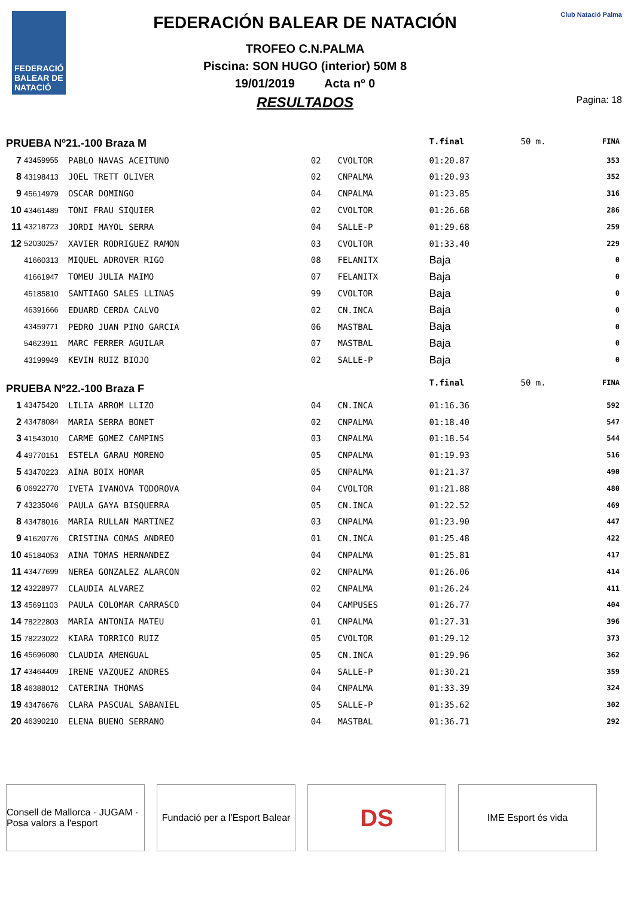FEDERACIÓ BALEAR DE NATACIÓ
FEDERACIÓN BALEAR DE NATACIÓN
TROFEO C.N.PALMA
Piscina: SON HUGO (interior) 50M 8
19/01/2019 Acta nº 0
RESULTADOS
Club Natació Palma
Pagina: 18
| PRUEBA Nº21.-100 Braza M | | | | | T.final | 50 m. | FINA |
| 7 | 43459955 | PABLO NAVAS ACEITUNO | 02 | CVOLTOR | 01:20.87 | | 353 |
| 8 | 43198413 | JOEL TRETT OLIVER | 02 | CNPALMA | 01:20.93 | | 352 |
| 9 | 45614979 | OSCAR DOMINGO | 04 | CNPALMA | 01:23.85 | | 316 |
| 10 | 43461489 | TONI FRAU SIQUIER | 02 | CVOLTOR | 01:26.68 | | 286 |
| 11 | 43218723 | JORDI MAYOL SERRA | 04 | SALLE-P | 01:29.68 | | 259 |
| 12 | 52030257 | XAVIER RODRIGUEZ RAMON | 03 | CVOLTOR | 01:33.40 | | 229 |
| | 41660313 | MIQUEL ADROVER RIGO | 08 | FELANITX | Baja | | 0 |
| | 41661947 | TOMEU JULIA MAIMO | 07 | FELANITX | Baja | | 0 |
| | 45185810 | SANTIAGO SALES LLINAS | 99 | CVOLTOR | Baja | | 0 |
| | 46391666 | EDUARD CERDA CALVO | 02 | CN.INCA | Baja | | 0 |
| | 43459771 | PEDRO JUAN PINO GARCIA | 06 | MASTBAL | Baja | | 0 |
| | 54623911 | MARC FERRER AGUILAR | 07 | MASTBAL | Baja | | 0 |
| | 43199949 | KEVIN RUIZ BIOJO | 02 | SALLE-P | Baja | | 0 |
| PRUEBA Nº22.-100 Braza F | | | | | T.final | 50 m. | FINA |
| 1 | 43475420 | LILIA ARROM LLIZO | 04 | CN.INCA | 01:16.36 | | 592 |
| 2 | 43478084 | MARIA SERRA BONET | 02 | CNPALMA | 01:18.40 | | 547 |
| 3 | 41543010 | CARME GOMEZ CAMPINS | 03 | CNPALMA | 01:18.54 | | 544 |
| 4 | 49770151 | ESTELA GARAU MORENO | 05 | CNPALMA | 01:19.93 | | 516 |
| 5 | 43470223 | AINA BOIX HOMAR | 05 | CNPALMA | 01:21.37 | | 490 |
| 6 | 06922770 | IVETA IVANOVA TODOROVA | 04 | CVOLTOR | 01:21.88 | | 480 |
| 7 | 43235046 | PAULA GAYA BISQUERRA | 05 | CN.INCA | 01:22.52 | | 469 |
| 8 | 43478016 | MARIA RULLAN MARTINEZ | 03 | CNPALMA | 01:23.90 | | 447 |
| 9 | 41620776 | CRISTINA COMAS ANDREO | 01 | CN.INCA | 01:25.48 | | 422 |
| 10 | 45184053 | AINA TOMAS HERNANDEZ | 04 | CNPALMA | 01:25.81 | | 417 |
| 11 | 43477699 | NEREA GONZALEZ ALARCON | 02 | CNPALMA | 01:26.06 | | 414 |
| 12 | 43228977 | CLAUDIA ALVAREZ | 02 | CNPALMA | 01:26.24 | | 411 |
| 13 | 45691103 | PAULA COLOMAR CARRASCO | 04 | CAMPUSES | 01:26.77 | | 404 |
| 14 | 78222803 | MARIA ANTONIA MATEU | 01 | CNPALMA | 01:27.31 | | 396 |
| 15 | 78223022 | KIARA TORRICO RUIZ | 05 | CVOLTOR | 01:29.12 | | 373 |
| 16 | 45696080 | CLAUDIA AMENGUAL | 05 | CN.INCA | 01:29.96 | | 362 |
| 17 | 43464409 | IRENE VAZQUEZ ANDRES | 04 | SALLE-P | 01:30.21 | | 359 |
| 18 | 46388012 | CATERINA THOMAS | 04 | CNPALMA | 01:33.39 | | 324 |
| 19 | 43476676 | CLARA PASCUAL SABANIEL | 05 | SALLE-P | 01:35.62 | | 302 |
| 20 | 46390210 | ELENA BUENO SERRANO | 04 | MASTBAL | 01:36.71 | | 292 |
Consell de Mallorca · JUGAM · Posa valors a l'esport
Fundació per a l'Esport Balear
DS
IME Esport és vida